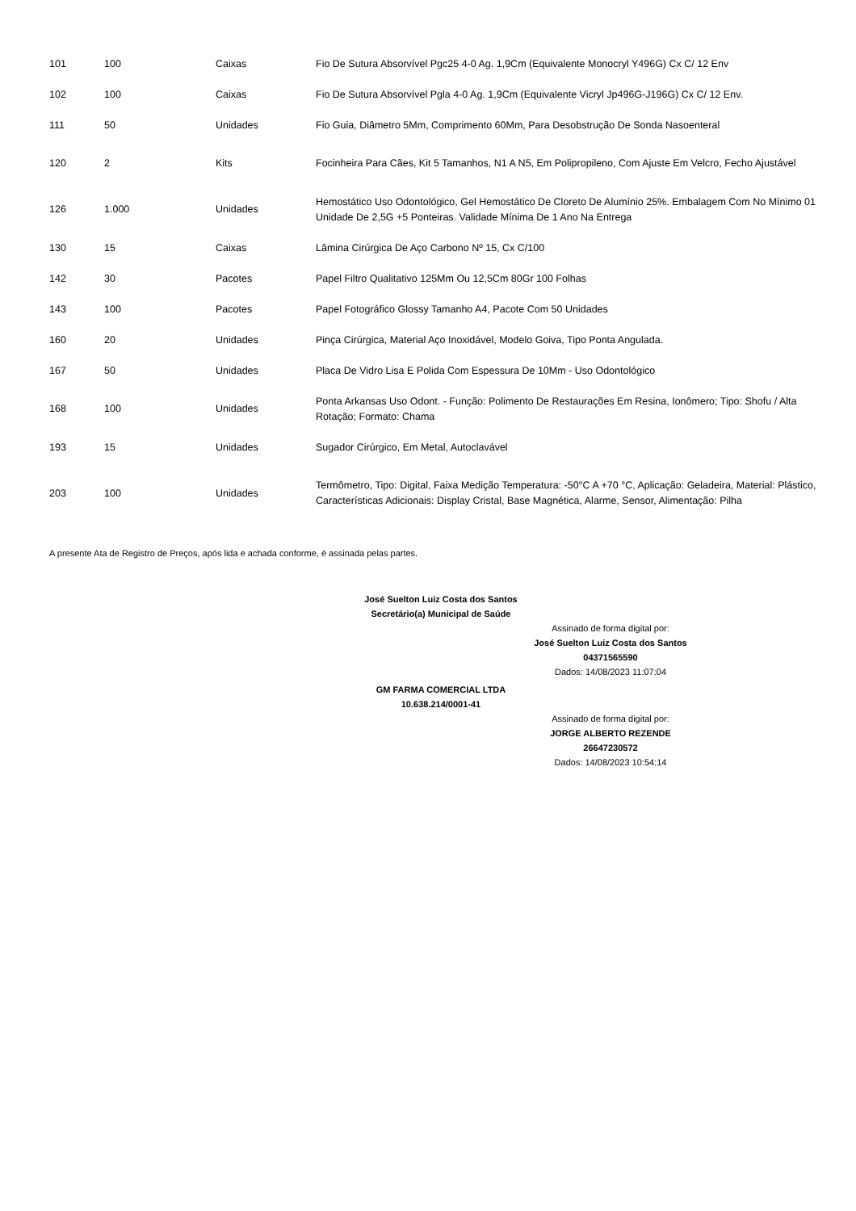| 101 | 100 | Caixas | Fio De Sutura Absorvível Pgc25 4-0 Ag. 1,9Cm (Equivalente Monocryl Y496G) Cx C/ 12 Env |
| 102 | 100 | Caixas | Fio De Sutura Absorvível Pgla 4-0 Ag. 1,9Cm (Equivalente Vicryl Jp496G-J196G) Cx C/ 12 Env. |
| 111 | 50 | Unidades | Fio Guia, Diâmetro 5Mm, Comprimento 60Mm, Para Desobstrução De Sonda Nasoenteral |
| 120 | 2 | Kits | Focinheira Para Cães, Kit 5 Tamanhos, N1 A N5, Em Polipropileno, Com Ajuste Em Velcro, Fecho Ajustável |
| 126 | 1.000 | Unidades | Hemostático Uso Odontológico, Gel Hemostático De Cloreto De Alumínio 25%. Embalagem Com No Mínimo 01 Unidade De 2,5G +5 Ponteiras. Validade Mínima De 1 Ano Na Entrega |
| 130 | 15 | Caixas | Lâmina Cirúrgica De Aço Carbono Nº 15, Cx C/100 |
| 142 | 30 | Pacotes | Papel Filtro Qualitativo 125Mm Ou 12,5Cm 80Gr 100 Folhas |
| 143 | 100 | Pacotes | Papel Fotográfico Glossy Tamanho A4, Pacote Com 50 Unidades |
| 160 | 20 | Unidades | Pinça Cirúrgica, Material Aço Inoxidável, Modelo Goiva, Tipo Ponta Angulada. |
| 167 | 50 | Unidades | Placa De Vidro Lisa E Polida Com Espessura De 10Mm - Uso Odontológico |
| 168 | 100 | Unidades | Ponta Arkansas Uso Odont. - Função: Polimento De Restaurações Em Resina, Ionômero; Tipo: Shofu / Alta Rotação; Formato: Chama |
| 193 | 15 | Unidades | Sugador Cirúrgico, Em Metal, Autoclavável |
| 203 | 100 | Unidades | Termômetro, Tipo: Digital, Faixa Medição Temperatura: -50°C A +70 °C, Aplicação: Geladeira, Material: Plástico, Características Adicionais: Display Cristal, Base Magnética, Alarme, Sensor, Alimentação: Pilha |
A presente Ata de Registro de Preços, após lida e achada conforme, é assinada pelas partes.
José Suelton Luiz Costa dos Santos
Secretário(a) Municipal de Saúde
Assinado de forma digital por:
José Suelton Luiz Costa dos Santos
04371565590
Dados: 14/08/2023 11:07:04
GM FARMA COMERCIAL LTDA
10.638.214/0001-41
Assinado de forma digital por:
JORGE ALBERTO REZENDE
26647230572
Dados: 14/08/2023 10:54:14